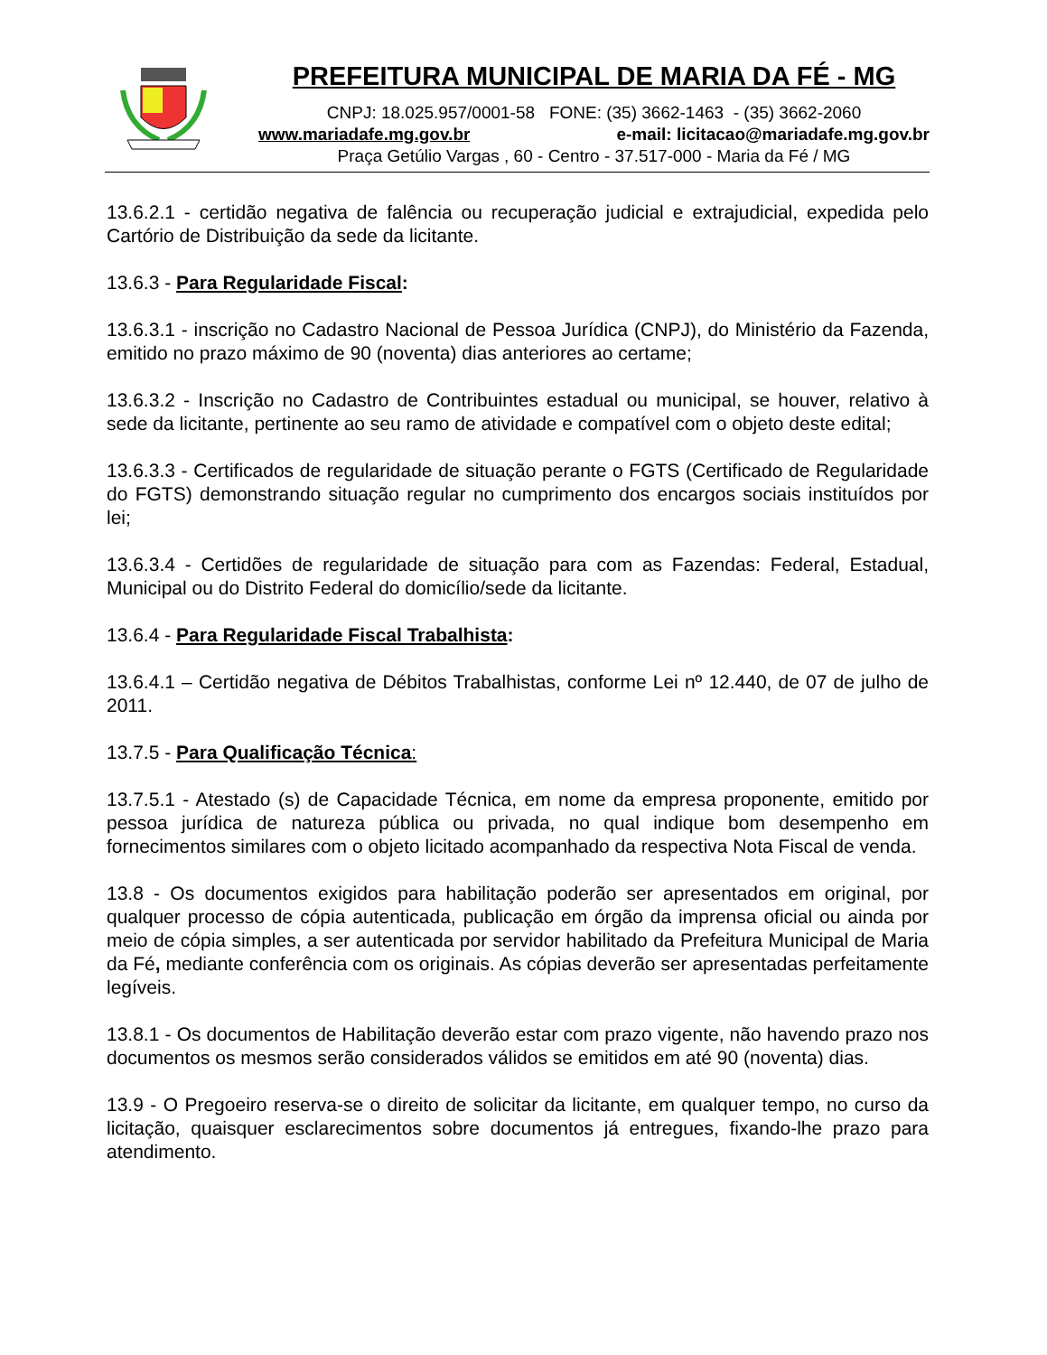PREFEITURA MUNICIPAL DE MARIA DA FÉ - MG
CNPJ: 18.025.957/0001-58 FONE: (35) 3662-1463 - (35) 3662-2060
www.mariadafe.mg.gov.br e-mail: licitacao@mariadafe.mg.gov.br
Praça Getúlio Vargas , 60 - Centro - 37.517-000 - Maria da Fé / MG
13.6.2.1 - certidão negativa de falência ou recuperação judicial e extrajudicial, expedida pelo Cartório de Distribuição da sede da licitante.
13.6.3 - Para Regularidade Fiscal:
13.6.3.1 - inscrição no Cadastro Nacional de Pessoa Jurídica (CNPJ), do Ministério da Fazenda, emitido no prazo máximo de 90 (noventa) dias anteriores ao certame;
13.6.3.2 - Inscrição no Cadastro de Contribuintes estadual ou municipal, se houver, relativo à sede da licitante, pertinente ao seu ramo de atividade e compatível com o objeto deste edital;
13.6.3.3 - Certificados de regularidade de situação perante o FGTS (Certificado de Regularidade do FGTS) demonstrando situação regular no cumprimento dos encargos sociais instituídos por lei;
13.6.3.4 - Certidões de regularidade de situação para com as Fazendas: Federal, Estadual, Municipal ou do Distrito Federal do domicílio/sede da licitante.
13.6.4 - Para Regularidade Fiscal Trabalhista:
13.6.4.1 – Certidão negativa de Débitos Trabalhistas, conforme Lei nº 12.440, de 07 de julho de 2011.
13.7.5 - Para Qualificação Técnica:
13.7.5.1 - Atestado (s) de Capacidade Técnica, em nome da empresa proponente, emitido por pessoa jurídica de natureza pública ou privada, no qual indique bom desempenho em fornecimentos similares com o objeto licitado acompanhado da respectiva Nota Fiscal de venda.
13.8 - Os documentos exigidos para habilitação poderão ser apresentados em original, por qualquer processo de cópia autenticada, publicação em órgão da imprensa oficial ou ainda por meio de cópia simples, a ser autenticada por servidor habilitado da Prefeitura Municipal de Maria da Fé, mediante conferência com os originais. As cópias deverão ser apresentadas perfeitamente legíveis.
13.8.1 - Os documentos de Habilitação deverão estar com prazo vigente, não havendo prazo nos documentos os mesmos serão considerados válidos se emitidos em até 90 (noventa) dias.
13.9 - O Pregoeiro reserva-se o direito de solicitar da licitante, em qualquer tempo, no curso da licitação, quaisquer esclarecimentos sobre documentos já entregues, fixando-lhe prazo para atendimento.